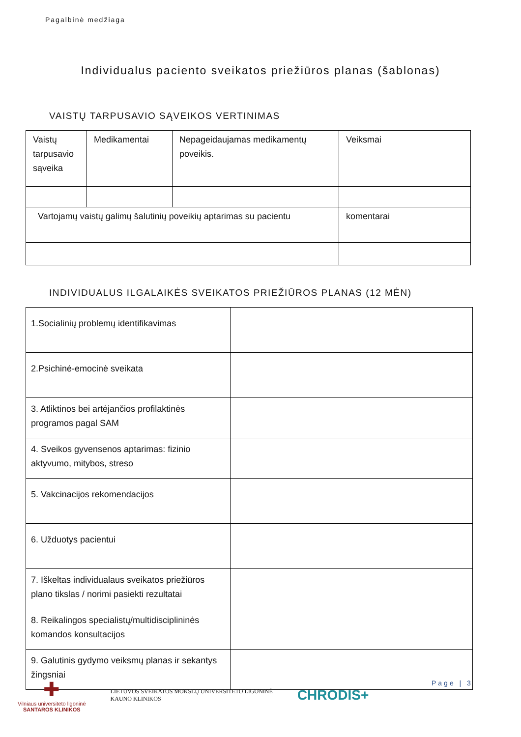Pagalbinė medžiaga
Individualus paciento sveikatos priežiūros planas (šablonas)
VAISTŲ TARPUSAVIO SĄVEIKOS VERTINIMAS
| Vaistų tarpusavio sąveika | Medikamentai | Nepageidaujamas medikamentų poveikis. | Veiksmai |
| Vartojamų vaistų galimų šalutinių poveikių aptarimas su pacientu | | | komentarai |
INDIVIDUALUS ILGALAIKĖS SVEIKATOS PRIEŽIŪROS PLANAS (12 MĖN)
| 1.Socialinių problemų identifikavimas | |
| 2.Psichinė-emocinė sveikata | |
| 3. Atliktinos bei artėjančios profilaktinės programos pagal SAM | |
| 4. Sveikos gyvensenos aptarimas: fizinio aktyvumo, mitybos, streso | |
| 5. Vakcinacijos rekomendacijos | |
| 6. Užduotys pacientui | |
| 7. Iškeltas individualaus sveikatos priežiūros plano tikslas / norimi pasiekti rezultatai | |
| 8. Reikalingos specialistų/multidisciplininės komandos konsultacijos | |
| 9. Galutinis gydymo veiksmų planas ir sekantys žingsniai | |
✚
Vilniaus universiteto ligoninė
SANTAROS KLINIKOS
LIETUVOS SVEIKATOS MOKSLŲ UNIVERSITETO LIGONINĖ
KAUNO KLINIKOS
CHRODIS+
Page | 3